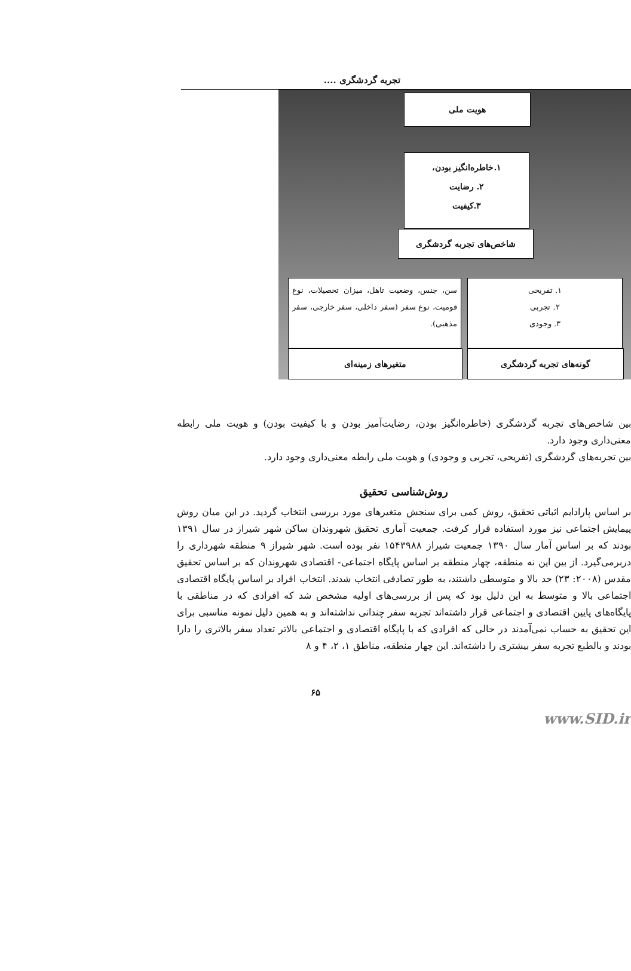تجربه گردشگری ....
هویت ملی
۱.خاطره‌انگیز بودن،
۲. رضایت
۳.کیفیت
شاخص‌های تجربه گردشگری
سن، جنس، وضعیت تاهل، میزان تحصیلات، نوع قومیت، نوع سفر (سفر داخلی، سفر خارجی، سفر مذهبی).
متغیرهای زمینه‌ای
۱. تفریحی
۲. تجربی
۳. وجودی
گونه‌های تجربه گردشگری
بین شاخص‌های تجربه گردشگری (خاطره‌انگیز بودن، رضایت‌آمیز بودن و با کیفیت بودن) و هویت ملی رابطه معنی‌داری وجود دارد.
بین تجربه‌های گردشگری (تفریحی، تجربی و وجودی) و هویت ملی رابطه معنی‌داری وجود دارد.
روش‌شناسی تحقیق
بر اساس پارادایم اثباتی تحقیق، روش کمی برای سنجش متغیرهای مورد بررسی انتخاب گردید. در این میان روش پیمایش اجتماعی نیز مورد استفاده قرار کرفت. جمعیت آماری تحقیق شهروندان ساکن شهر شیراز در سال ۱۳۹۱ بودند که بر اساس آمار سال ۱۳۹۰ جمعیت شیراز ۱۵۴۳۹۸۸ نفر بوده است. شهر شیراز ۹ منطقه شهرداری را دربرمی‌گیرد. از بین این نه منطقه، چهار منطقه بر اساس پایگاه اجتماعی- اقتصادی شهروندان که بر اساس تحقیق مقدس (۲۰۰۸: ۲۳) حد بالا و متوسطی داشتند، به طور تصادفی انتخاب شدند. انتخاب افراد بر اساس پایگاه اقتصادی اجتماعی بالا و متوسط به این دلیل بود که پس از بررسی‌های اولیه مشخص شد که افرادی که در مناطقی با پایگاه‌های پایین اقتصادی و اجتماعی قرار داشته‌اند تجربه سفر چندانی نداشته‌اند و به همین دلیل نمونه مناسبی برای این تحقیق به حساب نمی‌آمدند در حالی که افرادی که با پایگاه اقتصادی و اجتماعی بالاتر تعداد سفر بالاتری را دارا بودند و بالطبع تجربه سفر بیشتری را داشته‌اند. این چهار منطقه، مناطق ۱، ۲، ۴ و ۸
۶۵
www.SID.ir